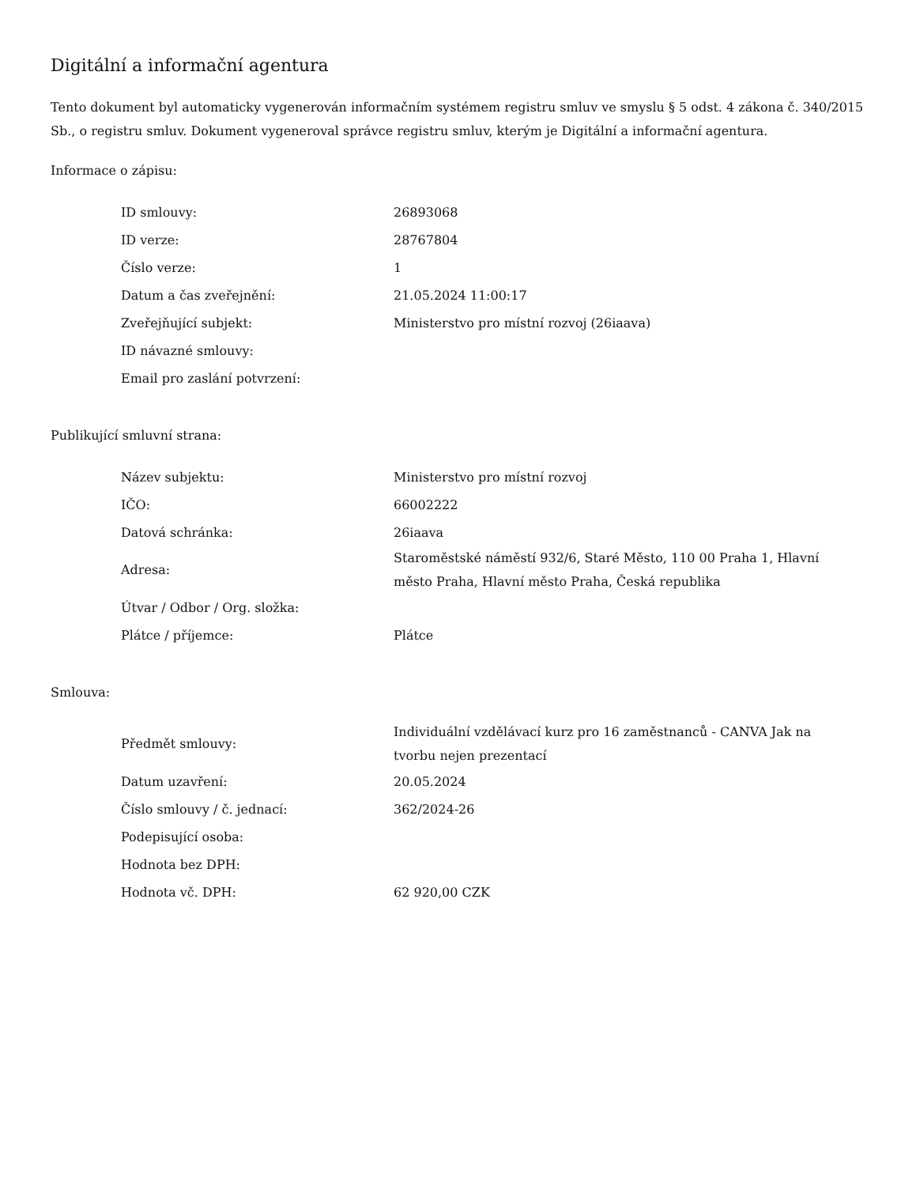Digitální a informační agentura
Tento dokument byl automaticky vygenerován informačním systémem registru smluv ve smyslu § 5 odst. 4 zákona č. 340/2015 Sb., o registru smluv. Dokument vygeneroval správce registru smluv, kterým je Digitální a informační agentura.
Informace o zápisu:
| ID smlouvy: | 26893068 |
| ID verze: | 28767804 |
| Číslo verze: | 1 |
| Datum a čas zveřejnění: | 21.05.2024 11:00:17 |
| Zveřejňující subjekt: | Ministerstvo pro místní rozvoj (26iaava) |
| ID návazné smlouvy: | |
| Email pro zaslání potvrzení: | |
Publikující smluvní strana:
| Název subjektu: | Ministerstvo pro místní rozvoj |
| IČO: | 66002222 |
| Datová schránka: | 26iaava |
| Adresa: | Staroměstské náměstí 932/6, Staré Město, 110 00 Praha 1, Hlavní město Praha, Hlavní město Praha, Česká republika |
| Útvar / Odbor / Org. složka: | |
| Plátce / příjemce: | Plátce |
Smlouva:
| Předmět smlouvy: | Individuální vzdělávací kurz pro 16 zaměstnanců - CANVA Jak na tvorbu nejen prezentací |
| Datum uzavření: | 20.05.2024 |
| Číslo smlouvy / č. jednací: | 362/2024-26 |
| Podepisující osoba: | |
| Hodnota bez DPH: | |
| Hodnota vč. DPH: | 62 920,00 CZK |